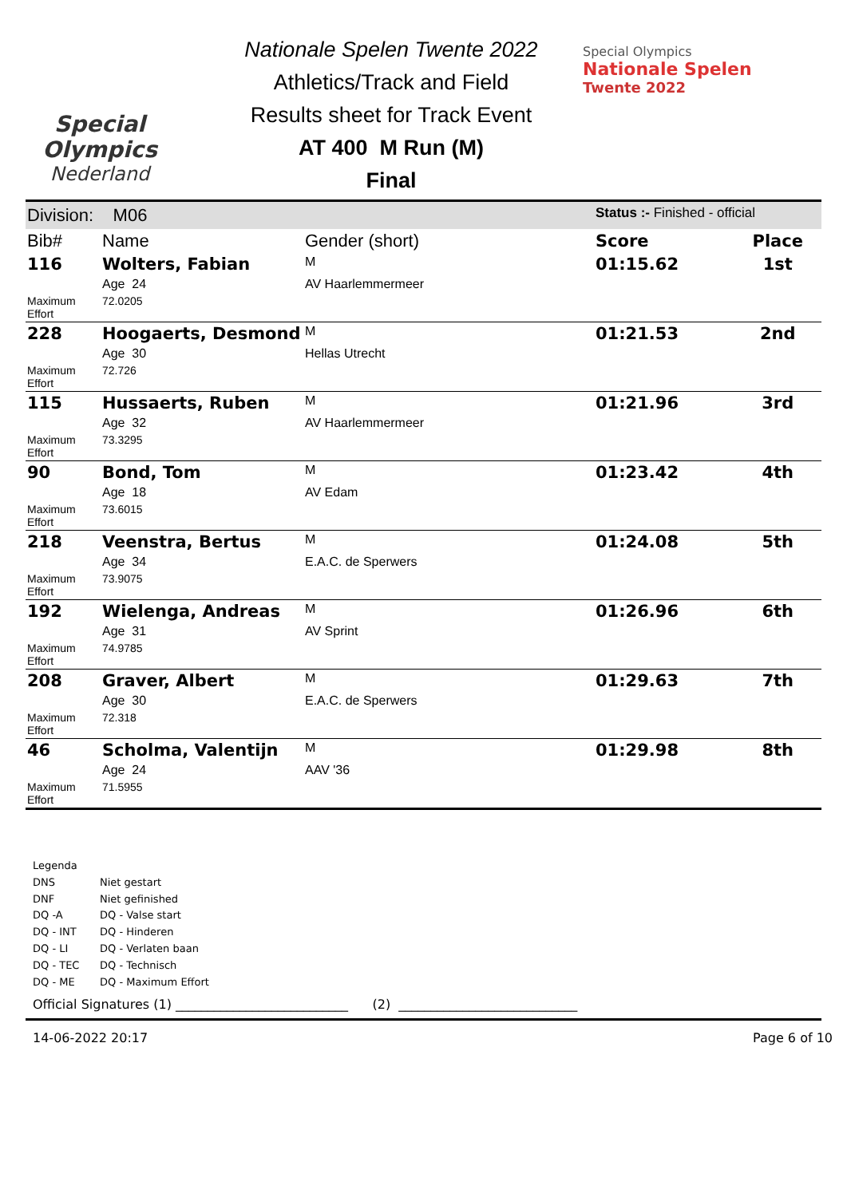Special
Olympics
Nederland
Nationale Spelen Twente 2022
Athletics/Track and Field
Results sheet for Track Event
AT 400 M Run (M)
Final
Special Olympics
Nationale Spelen
Twente 2022
| Division: M06 | | | Status :- Finished - official | |
| Bib# | Name | Gender (short) | Score | Place |
| 116 | Wolters, Fabian | M | 01:15.62 | 1st |
| | Age 24 | AV Haarlemmermeer | | |
| Maximum Effort | 72.0205 | | | |
| 228 | Hoogaerts, Desmond | M | 01:21.53 | 2nd |
| | Age 30 | Hellas Utrecht | | |
| Maximum Effort | 72.726 | | | |
| 115 | Hussaerts, Ruben | M | 01:21.96 | 3rd |
| | Age 32 | AV Haarlemmermeer | | |
| Maximum Effort | 73.3295 | | | |
| 90 | Bond, Tom | M | 01:23.42 | 4th |
| | Age 18 | AV Edam | | |
| Maximum Effort | 73.6015 | | | |
| 218 | Veenstra, Bertus | M | 01:24.08 | 5th |
| | Age 34 | E.A.C. de Sperwers | | |
| Maximum Effort | 73.9075 | | | |
| 192 | Wielenga, Andreas | M | 01:26.96 | 6th |
| | Age 31 | AV Sprint | | |
| Maximum Effort | 74.9785 | | | |
| 208 | Graver, Albert | M | 01:29.63 | 7th |
| | Age 30 | E.A.C. de Sperwers | | |
| Maximum Effort | 72.318 | | | |
| 46 | Scholma, Valentijn | M | 01:29.98 | 8th |
| | Age 24 | AAV '36 | | |
| Maximum Effort | 71.5955 | | | |
Legenda
DNS Niet gestart
DNF Niet gefinished
DQ -A DQ - Valse start
DQ - INT DQ - Hinderen
DQ - LI DQ - Verlaten baan
DQ - TEC DQ - Technisch
DQ - ME DQ - Maximum Effort
Official Signatures (1) ___________________________ (2) ____________________________
14-06-2022 20:17 Page 6 of 10